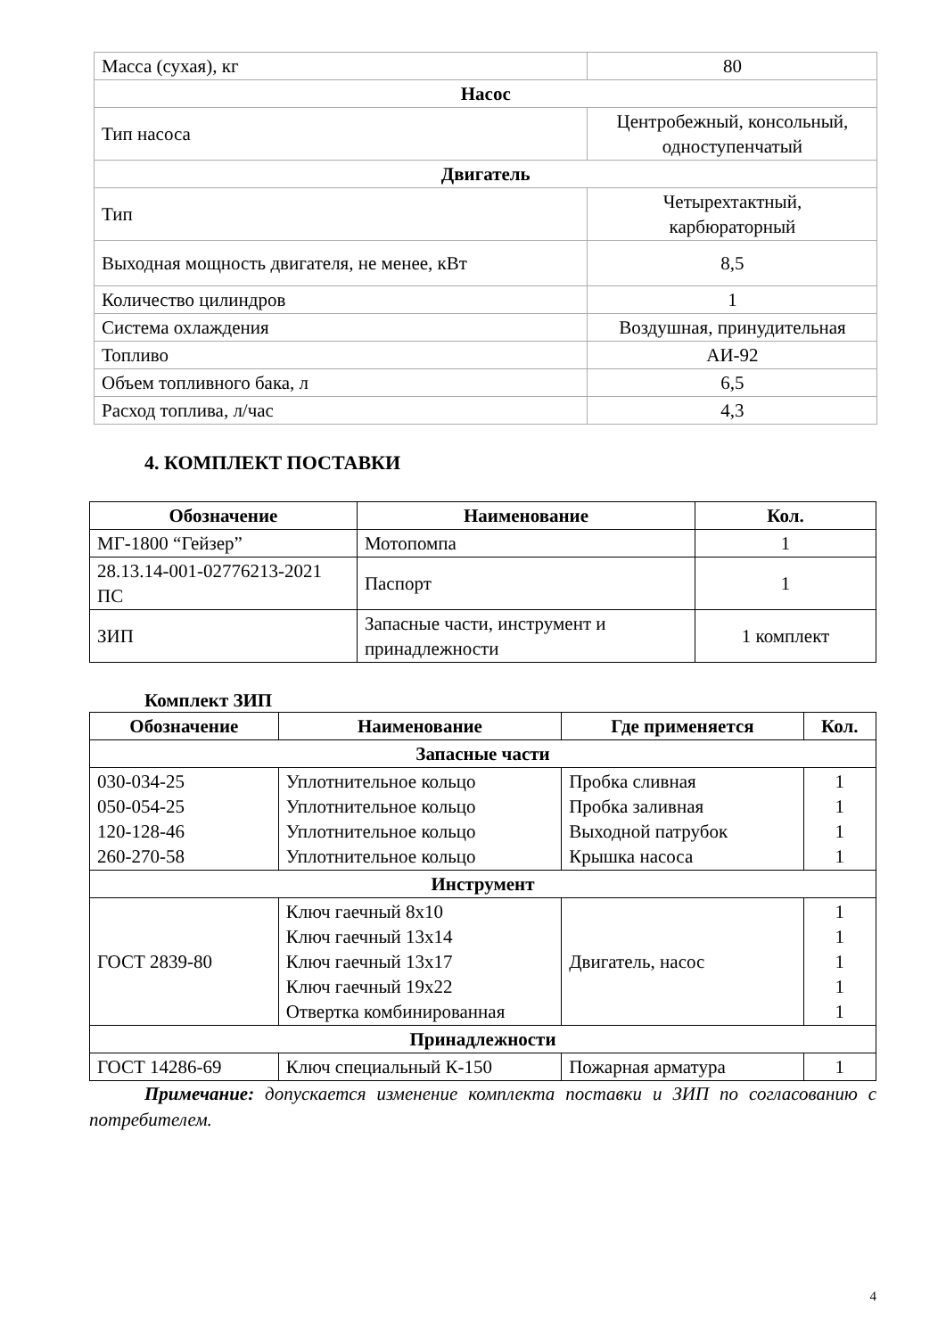| Масса (сухая), кг | 80 |
| Насос | |
| Тип насоса | Центробежный, консольный, одноступенчатый |
| Двигатель | |
| Тип | Четырехтактный, карбюраторный |
| Выходная мощность двигателя, не менее, кВт | 8,5 |
| Количество цилиндров | 1 |
| Система охлаждения | Воздушная, принудительная |
| Топливо | АИ-92 |
| Объем топливного бака, л | 6,5 |
| Расход топлива, л/час | 4,3 |
4. КОМПЛЕКТ ПОСТАВКИ
| Обозначение | Наименование | Кол. |
| --- | --- | --- |
| МГ-1800 “Гейзер” | Мотопомпа | 1 |
| 28.13.14-001-02776213-2021 ПС | Паспорт | 1 |
| ЗИП | Запасные части, инструмент и принадлежности | 1 комплект |
Комплект ЗИП
| Обозначение | Наименование | Где применяется | Кол. |
| --- | --- | --- | --- |
| Запасные части | | | |
| 030-034-25 050-054-25 120-128-46 260-270-58 | Уплотнительное кольцо Уплотнительное кольцо Уплотнительное кольцо Уплотнительное кольцо | Пробка сливная Пробка заливная Выходной патрубок Крышка насоса | 1 1 1 1 |
| Инструмент | | | |
| ГОСТ 2839-80 | Ключ гаечный 8х10 Ключ гаечный 13х14 Ключ гаечный 13х17 Ключ гаечный 19х22 Отвертка комбинированная | Двигатель, насос | 1 1 1 1 1 |
| Принадлежности | | | |
| ГОСТ 14286-69 | Ключ специальный К-150 | Пожарная арматура | 1 |
Примечание: допускается изменение комплекта поставки и ЗИП по согласованию с потребителем.
4